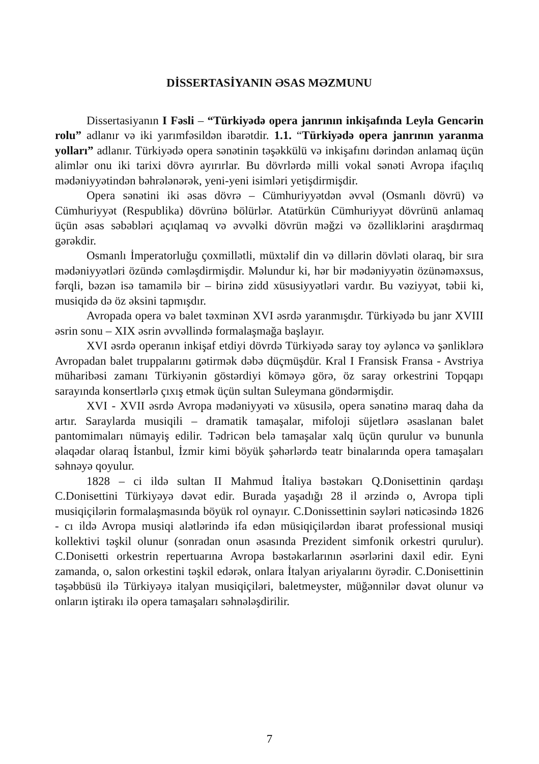DİSSERTASİYANIN ƏSAS MƏZMUNU
Dissertasiyanın I Fəsli – “Türkiyədə opera janrının inkişafında Leyla Gencərin rolu” adlanır və iki yarımfəsildən ibarətdir. 1.1. “Türkiyədə opera janrının yaranma yolları” adlanır. Türkiyədə opera sənətinin təşəkkülü və inkişafını dərindən anlamaq üçün alimlər onu iki tarixi dövrə ayırırlar. Bu dövrlərdə milli vokal sənəti Avropa ifaçılıq mədəniyyətindən bəhrələnərək, yeni-yeni isimləri yetişdirmişdir.
Opera sənətini iki əsas dövrə – Cümhuriyyətdən əvvəl (Osmanlı dövrü) və Cümhuriyyət (Respublika) dövrünə bölürlər. Atatürkün Cümhuriyyət dövrünü anlamaq üçün əsas səbəbləri açıqlamaq və əvvəlki dövrün məğzi və özəlliklərini araşdırmaq gərəkdir.
Osmanlı İmperatorluğu çoxmillətli, müxtəlif din və dillərin dövləti olaraq, bir sıra mədəniyyətləri özündə cəmləşdirmişdir. Məlundur ki, hər bir mədəniyyətin özünəməxsus, fərqli, bəzən isə tamamilə bir – birinə zidd xüsusiyyətləri vardır. Bu vəziyyət, təbii ki, musiqidə də öz əksini tapmışdır.
Avropada opera və balet təxminən XVI əsrdə yaranmışdır. Türkiyədə bu janr XVIII əsrin sonu – XIX əsrin əvvəllində formalaşmağa başlayır.
XVI əsrdə operanın inkişaf etdiyi dövrdə Türkiyədə saray toy əyləncə və şənliklərə Avropadan balet truppalarını gətirmək dəbə düçmüşdür. Kral I Fransisk Fransa - Avstriya müharibəsi zamanı Türkiyənin göstərdiyi köməyə görə, öz saray orkestrini Topqapı sarayında konsertlərlə çıxış etmək üçün sultan Suleymana göndərmişdir.
XVI - XVII əsrdə Avropa mədəniyyəti və xüsusilə, opera sənətinə maraq daha da artır. Saraylarda musiqili – dramatik tamaşalar, mifoloji süjetlərə əsaslanan balet pantomimaları nümayiş edilir. Tədricən belə tamaşalar xalq üçün qurulur və bununla əlaqədar olaraq İstanbul, İzmir kimi böyük şəhərlərdə teatr binalarında opera tamaşaları səhnəyə qoyulur.
1828 – ci ildə sultan II Mahmud İtaliya bəstəkarı Q.Donisettinin qardaşı C.Donisettini Türkiyəyə dəvət edir. Burada yaşadığı 28 il ərzində o, Avropa tipli musiqiçilərin formalaşmasında böyük rol oynayır. C.Donissettinin səyləri nəticəsində 1826 - cı ildə Avropa musiqi alətlərində ifa edən müsiqiçilərdən ibarət professional musiqi kollektivi təşkil olunur (sonradan onun əsasında Prezident simfonik orkestri qurulur). C.Donisetti orkestrin repertuarına Avropa bəstəkarlarının əsərlərini daxil edir. Eyni zamanda, o, salon orkestini təşkil edərək, onlara İtalyan ariyalarını öyrədir. C.Donisettinin təşəbbüsü ilə Türkiyəyə italyan musiqiçiləri, baletmeyster, müğənnilər dəvət olunur və onların iştirakı ilə opera tamaşaları səhnələşdirilir.
7